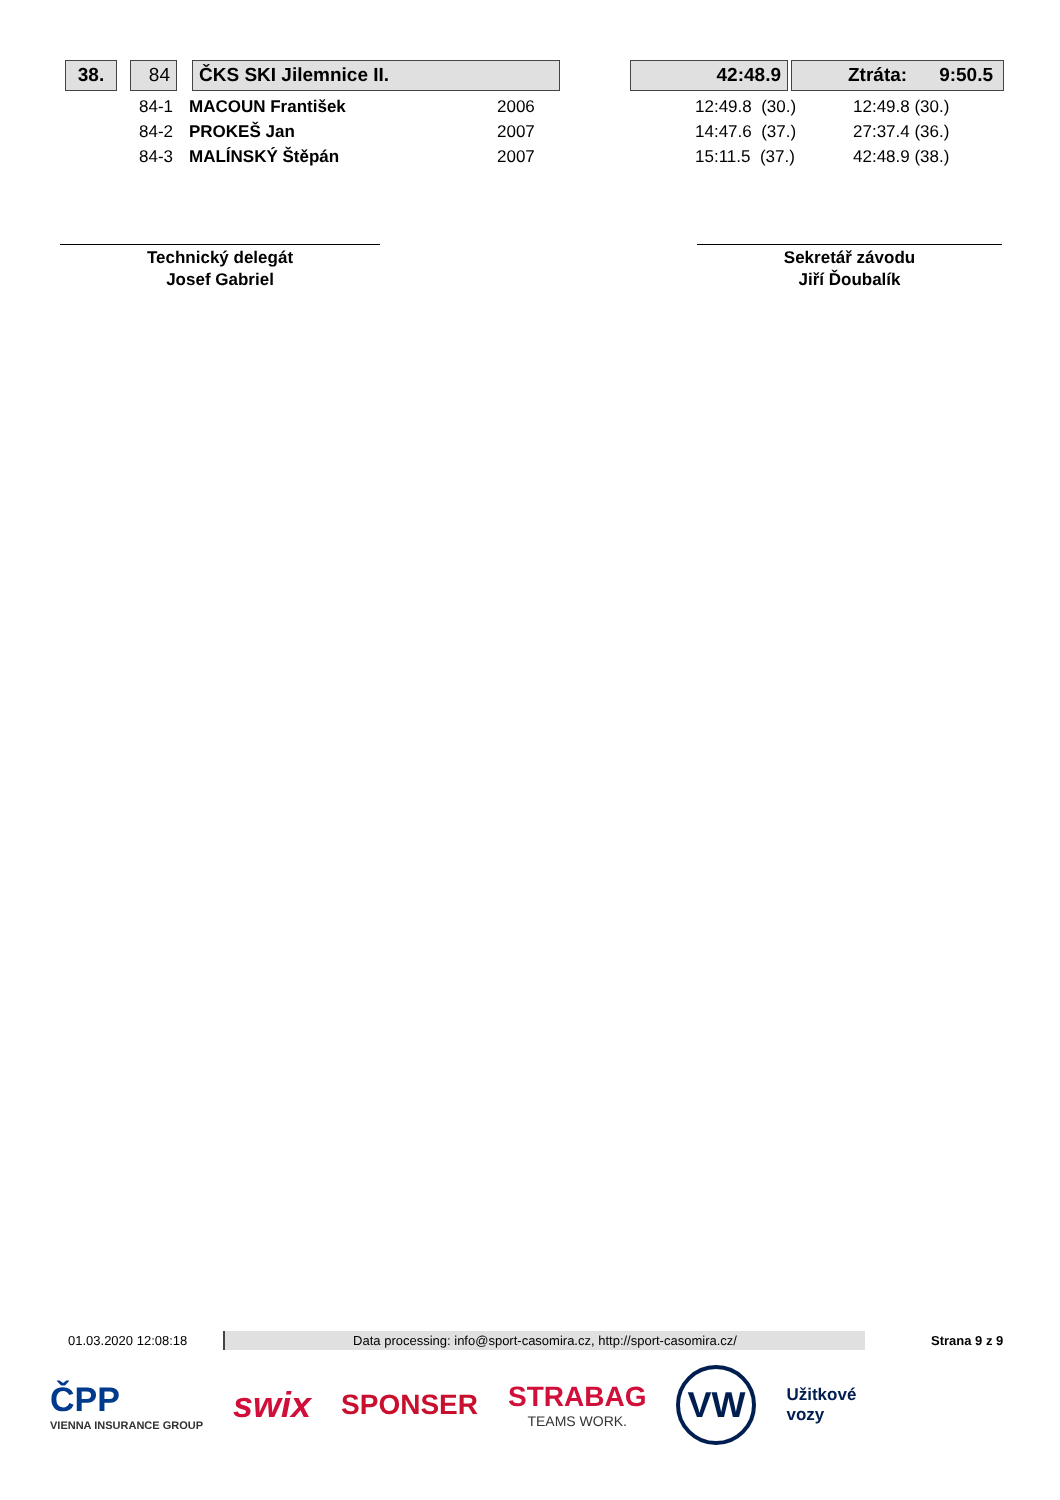38. 84 ČKS SKI Jilemnice II. 42:48.9 Ztráta: 9:50.5
| 84-1 | MACOUN František | 2006 | 12:49.8 (30.) | 12:49.8 (30.) |
| 84-2 | PROKEŠ Jan | 2007 | 14:47.6 (37.) | 27:37.4 (36.) |
| 84-3 | MALÍNSKÝ Štěpán | 2007 | 15:11.5 (37.) | 42:48.9 (38.) |
Technický delegát
Josef Gabriel
Sekretář závodu
Jiří Ďoubalík
01.03.2020 12:08:18 Data processing: info@sport-casomira.cz, http://sport-casomira.cz/ Strana 9 z 9
ČPP
VIENNA INSURANCE GROUP
swix
SPONSER
STRABAG
TEAMS WORK.
VW
Užitkové
vozy